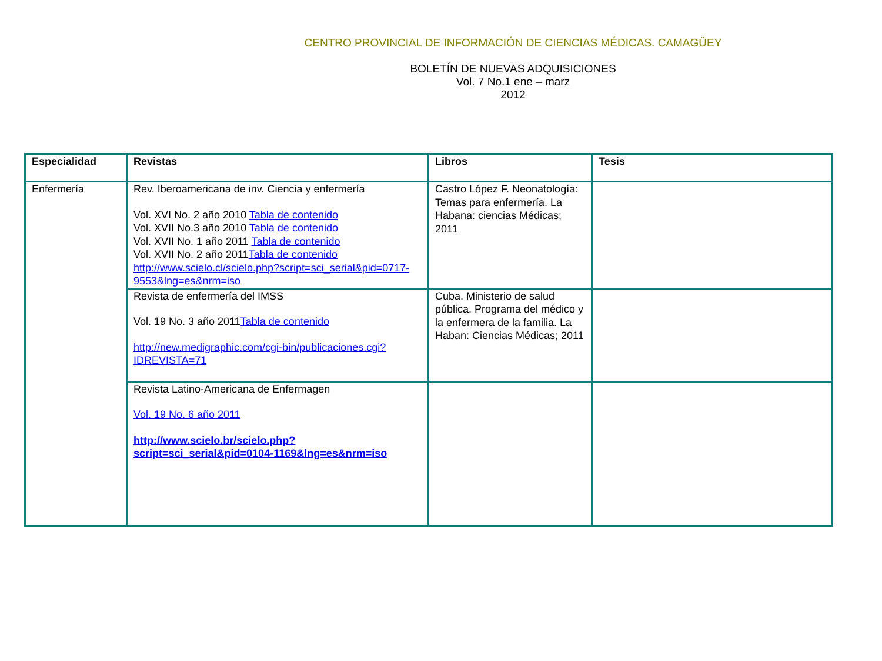CENTRO PROVINCIAL DE INFORMACIÓN DE CIENCIAS MÉDICAS. CAMAGÜEY
BOLETÍN DE NUEVAS ADQUISICIONES
Vol. 7 No.1 ene – marz
2012
| Especialidad | Revistas | Libros | Tesis |
| --- | --- | --- | --- |
| Enfermería | Rev. Iberoamericana de inv. Ciencia y enfermería Vol. XVI No. 2 año 2010 Tabla de contenido Vol. XVII No.3 año 2010 Tabla de contenido Vol. XVII No. 1 año 2011 Tabla de contenido Vol. XVII No. 2 año 2011 Tabla de contenido http://www.scielo.cl/scielo.php?script=sci_serial&pid=0717-9553&lng=es&nrm=iso | Castro López F. Neonatología: Temas para enfermería. La Habana: ciencias Médicas; 2011 | |
| | Revista de enfermería del IMSS Vol. 19 No. 3 año 2011 Tabla de contenido http://new.medigraphic.com/cgi-bin/publicaciones.cgi?IDREVISTA=71 | Cuba. Ministerio de salud pública. Programa del médico y la enfermera de la familia. La Haban: Ciencias Médicas; 2011 | |
| | Revista Latino-Americana de Enfermagen Vol. 19 No. 6 año 2011 http://www.scielo.br/scielo.php?script=sci_serial&pid=0104-1169&lng=es&nrm=iso | | |